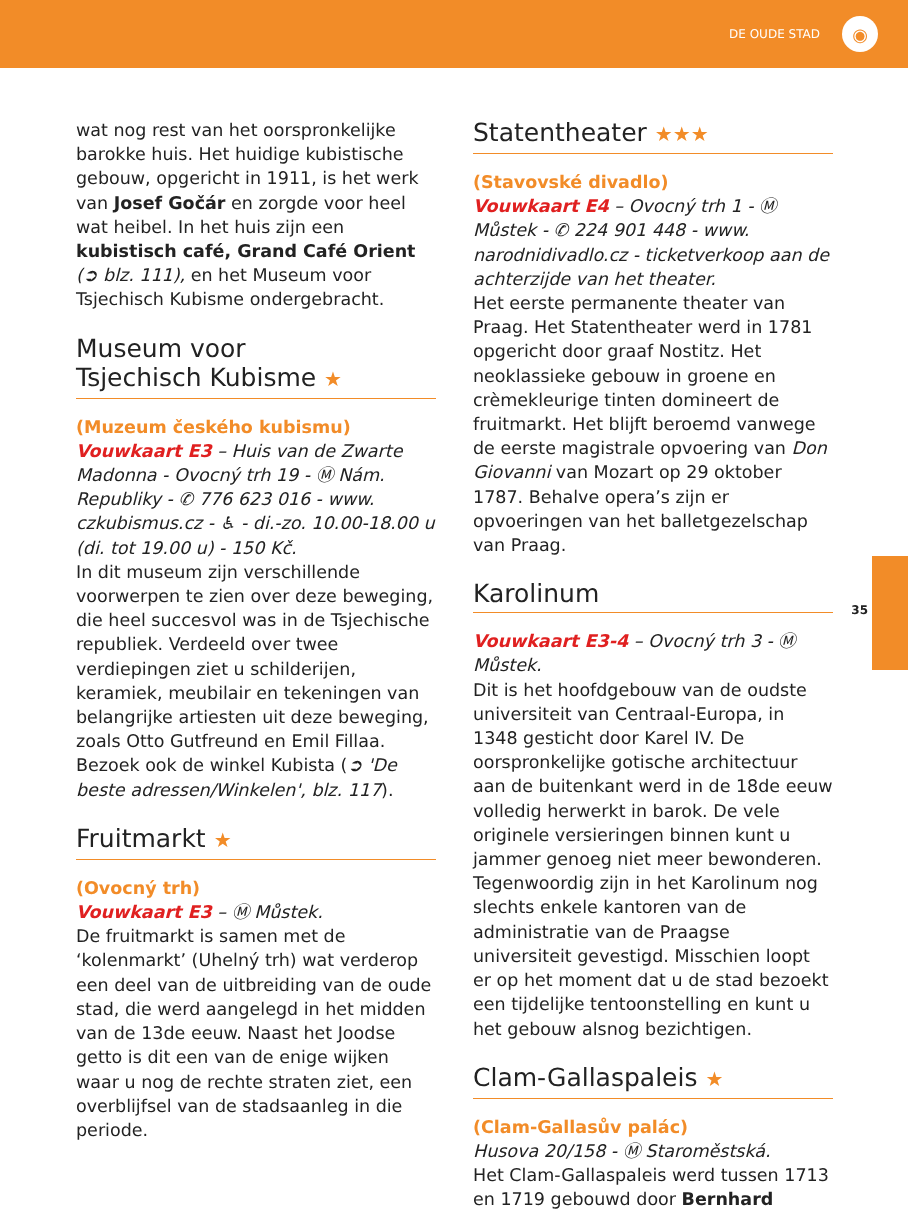DE OUDE STAD
◉
wat nog rest van het oorspronkelijke barokke huis. Het huidige kubistische gebouw, opgericht in 1911, is het werk van Josef Gočár en zorgde voor heel wat heibel. In het huis zijn een kubistisch café, Grand Café Orient (➲ blz. 111), en het Museum voor Tsjechisch Kubisme ondergebracht.
Museum voor
Tsjechisch Kubisme ★
(Muzeum českého kubismu)
Vouwkaart E3 – Huis van de Zwarte Madonna - Ovocný trh 19 - Ⓜ Nám. Republiky - ✆ 776 623 016 - www. czkubismus.cz - ♿ - di.-zo. 10.00-18.00 u (di. tot 19.00 u) - 150 Kč.
In dit museum zijn verschillende voorwerpen te zien over deze beweging, die heel succesvol was in de Tsjechische republiek. Verdeeld over twee verdiepingen ziet u schilderijen, keramiek, meubilair en tekeningen van belangrijke artiesten uit deze beweging, zoals Otto Gutfreund en Emil Fillaa.
Bezoek ook de winkel Kubista (➲ 'De beste adressen/Winkelen', blz. 117).
Fruitmarkt ★
(Ovocný trh)
Vouwkaart E3 – Ⓜ Můstek.
De fruitmarkt is samen met de ‘kolenmarkt’ (Uhelný trh) wat verderop een deel van de uitbreiding van de oude stad, die werd aangelegd in het midden van de 13de eeuw. Naast het Joodse getto is dit een van de enige wijken waar u nog de rechte straten ziet, een overblijfsel van de stadsaanleg in die periode.
Statentheater ★★★
(Stavovské divadlo)
Vouwkaart E4 – Ovocný trh 1 - Ⓜ Můstek - ✆ 224 901 448 - www. narodnidivadlo.cz - ticketverkoop aan de achterzijde van het theater.
Het eerste permanente theater van Praag. Het Statentheater werd in 1781 opgericht door graaf Nostitz. Het neoklassieke gebouw in groene en crèmekleurige tinten domineert de fruitmarkt. Het blijft beroemd vanwege de eerste magistrale opvoering van Don Giovanni van Mozart op 29 oktober 1787. Behalve opera’s zijn er opvoeringen van het balletgezelschap van Praag.
Karolinum
Vouwkaart E3-4 – Ovocný trh 3 - Ⓜ Můstek.
Dit is het hoofdgebouw van de oudste universiteit van Centraal-Europa, in 1348 gesticht door Karel IV. De oorspronkelijke gotische architectuur aan de buitenkant werd in de 18de eeuw volledig herwerkt in barok. De vele originele versieringen binnen kunt u jammer genoeg niet meer bewonderen. Tegenwoordig zijn in het Karolinum nog slechts enkele kantoren van de administratie van de Praagse universiteit gevestigd. Misschien loopt er op het moment dat u de stad bezoekt een tijdelijke tentoonstelling en kunt u het gebouw alsnog bezichtigen.
Clam-Gallaspaleis ★
(Clam-Gallasův palác)
Husova 20/158 - Ⓜ Staroměstská.
Het Clam-Gallaspaleis werd tussen 1713 en 1719 gebouwd door Bernhard
35